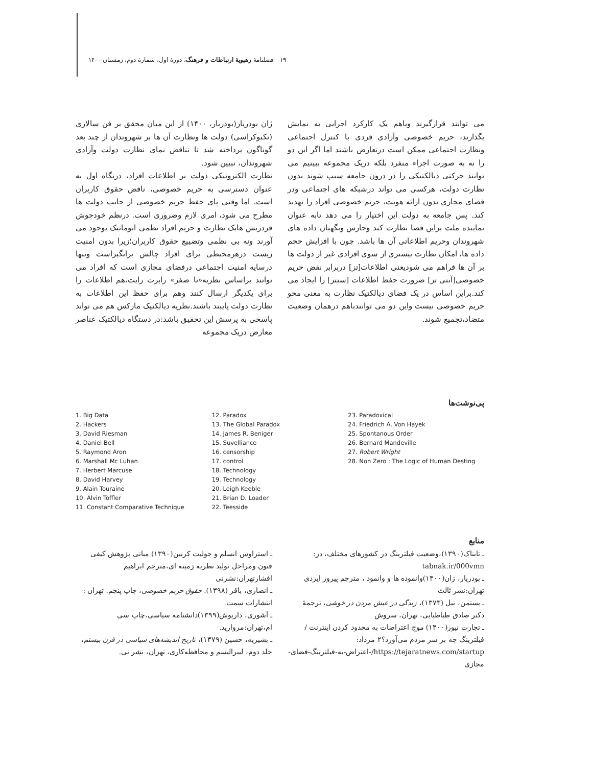۱۹ فصلنامهٔ رهپویهٔ ارتباطات و فرهنگ، دورهٔ اول، شمارهٔ دوم، زمستان ۱۴۰۰
ژان بودریار(بودریار، ۱۴۰۰) از این میان محقق بر فن سالاری (تکنوکراسی) دولت ها ونظارت آن ها بر شهروندان از چند بعد گوناگون پرداخته شد تا تناقض نمای نظارت دولت وآزادی شهروندان، تبیین شود.
نظارت الکترونیکی دولت بر اطلاعات افراد، درنگاه اول به عنوان دسترسی به حریم خصوصی، ناقض حقوق کاربران است. اما وقتی پای حفظ حریم خصوصی از جانب دولت ها مطرح می شود، امری لازم وضروری است. درنظم خودجوش فردریش هایک نظارت و حریم افراد نظمی اتوماتیک بوجود می آورند ونه بی نظمی وتضییع حقوق کاربران؛زیرا بدون امنیت زیست درهرمحیطی برای افراد چالش برانگیزاست وتنها درسایه امنیت اجتماعی درفضای مجازی است که افراد می توانند براساس نظریه«نا صفر» رابرت رایت،هم اطلاعات را برای یکدیگر ارسال کنند وهم برای حفظ این اطلاعات به نظارت دولت پایبند باشند.نظریه دیالکتیک مارکس هم می تواند پاسخی به پرسش این تحقیق باشد:در دستگاه دیالکتیک عناصر معارض دریک مجموعه
می توانند قرارگیرند وباهم یک کارکرد اجرایی به نمایش بگذارند، حریم خصوصی وآزادی فردی با کنترل اجتماعی ونظارت اجتماعی ممکن است درتعارض باشند اما اگر این دو را نه به صورت اجزاء منفرد بلکه دریک مجموعه ببینیم می توانند حرکتی دیالکتیکی را در درون جامعه سبب شوند بدون نظارت دولت، هرکسی می تواند درشبکه های اجتماعی ودر فضای مجازی بدون ارائه هویت، حریم خصوصی افراد را تهدید کند. پس جامعه به دولت این اختیار را می دهد تابه عنوان نماینده ملت براین فضا نظارت کند وحارس ونگهبان داده های شهروندان وحریم اطلاعاتی آن ها باشد. چون با افزایش حجم داده ها، امکان نظارت بیشتری از سوی افرادی غیر از دولت ها بر آن ها فراهم می شودیعنی اطلاعات[تز] دربرابر نقض حریم خصوصی[آنتی تز] ضرورت حفظ اطلاعات [سنتز] را ایجاد می کند.براین اساس در یک فضای دیالکتیک نظارت به معنی محو حریم خصوصی نیست واین دو می توانندباهم درهمان وضعیت متضاد،تجمیع شوند.
پی‌نوشت‌ها
1. Big Data
2. Hackers
3. David Riesman
4. Daniel Bell
5. Raymond Aron
6. Marshall Mc Luhan
7. Herbert Marcuse
8. David Harvey
9. Alain Touraine
10. Alvin Toffler
11. Constant Comparative Technique
12. Paradox
13. The Global Paradox
14. James R. Beniger
15. Suvelliance
16. censorship
17. control
18. Technology
19. Technology
20. Leigh Keeble
21. Brian D. Loader
22. Teesside
23. Paradoxical
24. Friedrich A. Von Hayek
25. Spontanous Order
26. Bernard Mandeville
27. Robert Wright
28. Non Zero : The Logic of Human Desting
منابع
ـ استراوس انسلم و جولیت کربین(۱۳۹۰) مبانی پژوهش کیفی فنون ومراحل تولید نظریه زمینه ای،مترجم ابراهیم افشارتهران:نشرنی
ـ انصاری، باقر (۱۳۹۸). حقوق حریم خصوصی، چاپ پنجم. تهران : انتشارات سمت.
ـ آشوری، داریوش(۱۳۹۹)دانشنامه سیاسی،چاپ سی ام،تهران:مروارید.
ـ بشیریه، حسین (۱۳۷۹)، تاریخ اندیشه‌های سیاسی در قرن بیستم، جلد دوم، لیبرالیسم و محافظه‌کاری، تهران، نشر نی.
ـ تابناک(۱۳۹۰)،وضعیت فیلترینگ در کشورهای مختلف، در: tabnak.ir/000vmn
ـ بودریار، ژان(۱۴۰۰)وانموده ها و وانمود ، مترجم پیروز ایزدی تهران:نشر ثالث
ـ پستمن، نیل (۱۳۷۳)، زندگی در عیش مردن در خوشی، ترجمهٔ دکتر صادق طباطبایی، تهران، سروش
ـ تجارت نیوز(۱۴۰۰) موج اعتراضات به محدود کردن اینترنت / فیلترینگ چه بر سر مردم می‌آورد؟۲ مرداد: https://tejaratnews.com/startup/-اعتراض-به-فیلترینگ-فضای-مجازی